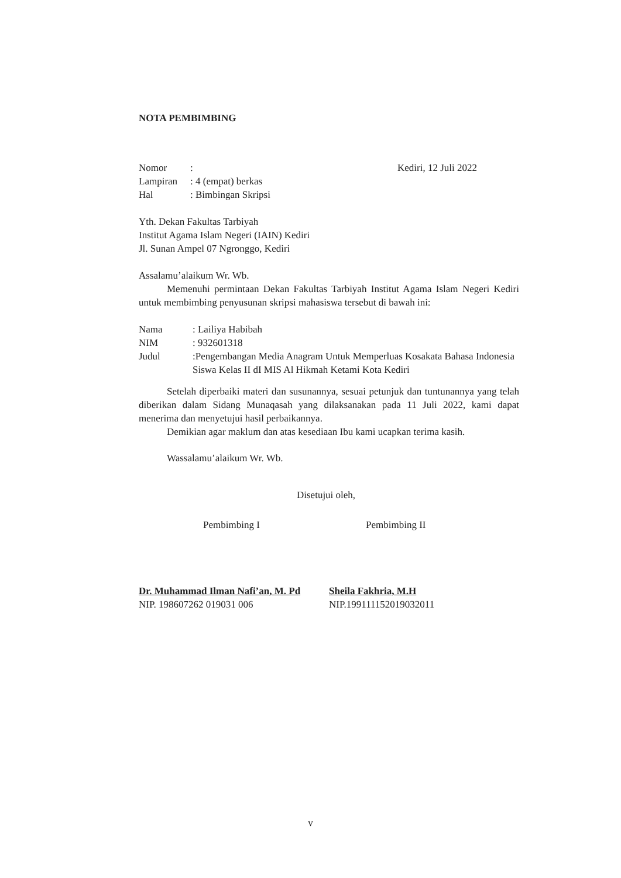NOTA PEMBIMBING
Nomor:
Lampiran: 4 (empat) berkas
Hal: Bimbingan Skripsi
Kediri, 12 Juli 2022
Yth. Dekan Fakultas Tarbiyah
Institut Agama Islam Negeri (IAIN) Kediri
Jl. Sunan Ampel 07 Ngronggo, Kediri
Assalamu’alaikum Wr. Wb.
Memenuhi permintaan Dekan Fakultas Tarbiyah Institut Agama Islam Negeri Kediri untuk membimbing penyusunan skripsi mahasiswa tersebut di bawah ini:
Nama: Lailiya Habibah
NIM: 932601318
Judul:Pengembangan Media Anagram Untuk Memperluas Kosakata Bahasa Indonesia Siswa Kelas II dI MIS Al Hikmah Ketami Kota Kediri
Setelah diperbaiki materi dan susunannya, sesuai petunjuk dan tuntunannya yang telah diberikan dalam Sidang Munaqasah yang dilaksanakan pada 11 Juli 2022, kami dapat menerima dan menyetujui hasil perbaikannya.
Demikian agar maklum dan atas kesediaan Ibu kami ucapkan terima kasih.
Wassalamu’alaikum Wr. Wb.
Disetujui oleh,
Pembimbing I Pembimbing II
Dr. Muhammad Ilman Nafi’an, M. Pd
NIP. 198607262 019031 006
Sheila Fakhria, M.H
NIP.199111152019032011
v